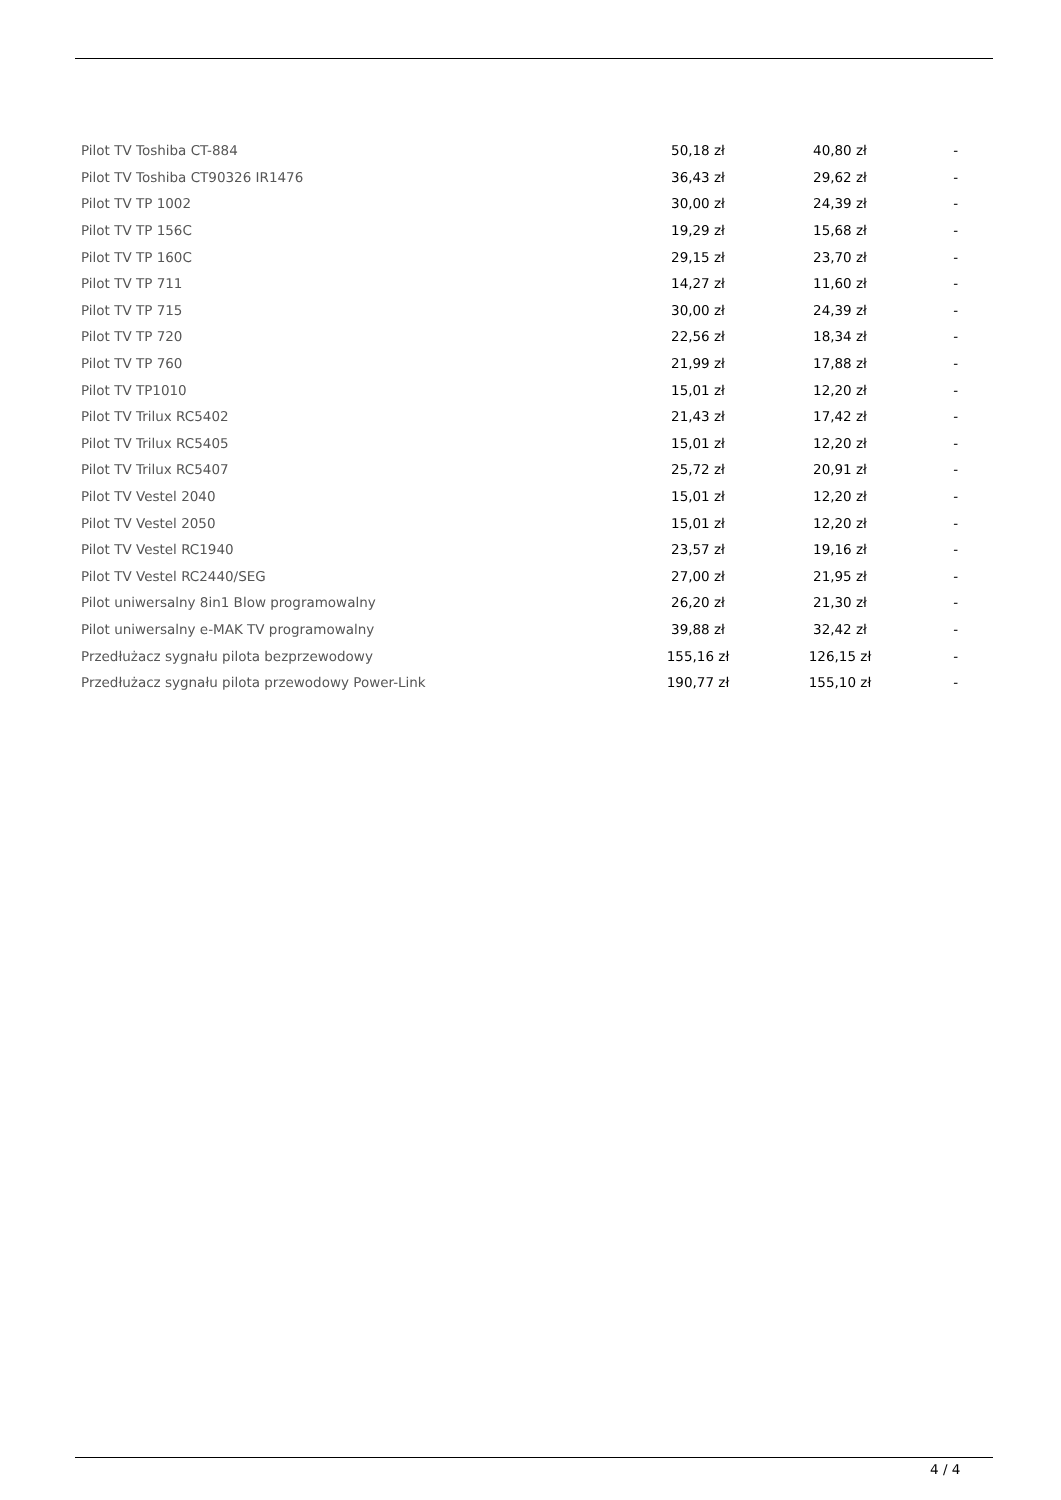| Pilot TV Toshiba CT-884 | 50,18 zł | 40,80 zł | - |
| Pilot TV Toshiba CT90326 IR1476 | 36,43 zł | 29,62 zł | - |
| Pilot TV TP 1002 | 30,00 zł | 24,39 zł | - |
| Pilot TV TP 156C | 19,29 zł | 15,68 zł | - |
| Pilot TV TP 160C | 29,15 zł | 23,70 zł | - |
| Pilot TV TP 711 | 14,27 zł | 11,60 zł | - |
| Pilot TV TP 715 | 30,00 zł | 24,39 zł | - |
| Pilot TV TP 720 | 22,56 zł | 18,34 zł | - |
| Pilot TV TP 760 | 21,99 zł | 17,88 zł | - |
| Pilot TV TP1010 | 15,01 zł | 12,20 zł | - |
| Pilot TV Trilux RC5402 | 21,43 zł | 17,42 zł | - |
| Pilot TV Trilux RC5405 | 15,01 zł | 12,20 zł | - |
| Pilot TV Trilux RC5407 | 25,72 zł | 20,91 zł | - |
| Pilot TV Vestel 2040 | 15,01 zł | 12,20 zł | - |
| Pilot TV Vestel 2050 | 15,01 zł | 12,20 zł | - |
| Pilot TV Vestel RC1940 | 23,57 zł | 19,16 zł | - |
| Pilot TV Vestel RC2440/SEG | 27,00 zł | 21,95 zł | - |
| Pilot uniwersalny 8in1 Blow programowalny | 26,20 zł | 21,30 zł | - |
| Pilot uniwersalny e-MAK TV programowalny | 39,88 zł | 32,42 zł | - |
| Przedłużacz sygnału pilota bezprzewodowy | 155,16 zł | 126,15 zł | - |
| Przedłużacz sygnału pilota przewodowy Power-Link | 190,77 zł | 155,10 zł | - |
4 / 4